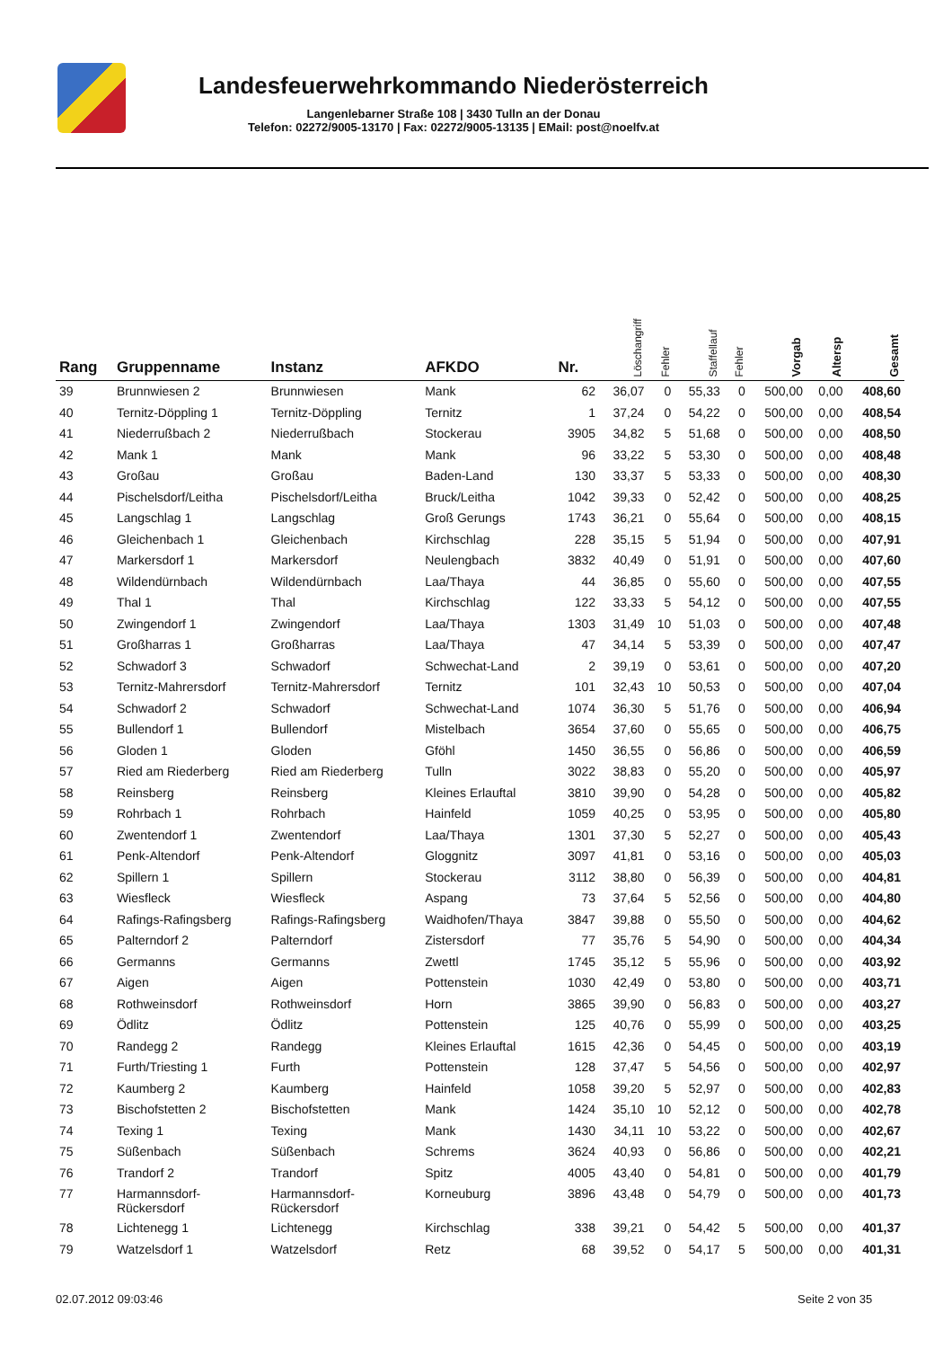Landesfeuerwehrkommando Niederösterreich
Langenlebarner Straße 108 | 3430 Tulln an der Donau
Telefon: 02272/9005-13170 | Fax: 02272/9005-13135 | EMail: post@noelfv.at
| Rang | Gruppenname | Instanz | AFKDO | Nr. | Löschangriff | Fehler | Staffellauf | Fehler | Vorgab | Altersp | Gesamt |
| --- | --- | --- | --- | --- | --- | --- | --- | --- | --- | --- | --- |
| 39 | Brunnwiesen 2 | Brunnwiesen | Mank | 62 | 36,07 | 0 | 55,33 | 0 | 500,00 | 0,00 | 408,60 |
| 40 | Ternitz-Döppling 1 | Ternitz-Döppling | Ternitz | 1 | 37,24 | 0 | 54,22 | 0 | 500,00 | 0,00 | 408,54 |
| 41 | Niederrußbach 2 | Niederrußbach | Stockerau | 3905 | 34,82 | 5 | 51,68 | 0 | 500,00 | 0,00 | 408,50 |
| 42 | Mank 1 | Mank | Mank | 96 | 33,22 | 5 | 53,30 | 0 | 500,00 | 0,00 | 408,48 |
| 43 | Großau | Großau | Baden-Land | 130 | 33,37 | 5 | 53,33 | 0 | 500,00 | 0,00 | 408,30 |
| 44 | Pischelsdorf/Leitha | Pischelsdorf/Leitha | Bruck/Leitha | 1042 | 39,33 | 0 | 52,42 | 0 | 500,00 | 0,00 | 408,25 |
| 45 | Langschlag 1 | Langschlag | Groß Gerungs | 1743 | 36,21 | 0 | 55,64 | 0 | 500,00 | 0,00 | 408,15 |
| 46 | Gleichenbach 1 | Gleichenbach | Kirchschlag | 228 | 35,15 | 5 | 51,94 | 0 | 500,00 | 0,00 | 407,91 |
| 47 | Markersdorf 1 | Markersdorf | Neulengbach | 3832 | 40,49 | 0 | 51,91 | 0 | 500,00 | 0,00 | 407,60 |
| 48 | Wildendürnbach | Wildendürnbach | Laa/Thaya | 44 | 36,85 | 0 | 55,60 | 0 | 500,00 | 0,00 | 407,55 |
| 49 | Thal 1 | Thal | Kirchschlag | 122 | 33,33 | 5 | 54,12 | 0 | 500,00 | 0,00 | 407,55 |
| 50 | Zwingendorf 1 | Zwingendorf | Laa/Thaya | 1303 | 31,49 | 10 | 51,03 | 0 | 500,00 | 0,00 | 407,48 |
| 51 | Großharras 1 | Großharras | Laa/Thaya | 47 | 34,14 | 5 | 53,39 | 0 | 500,00 | 0,00 | 407,47 |
| 52 | Schwadorf 3 | Schwadorf | Schwechat-Land | 2 | 39,19 | 0 | 53,61 | 0 | 500,00 | 0,00 | 407,20 |
| 53 | Ternitz-Mahrersdorf | Ternitz-Mahrersdorf | Ternitz | 101 | 32,43 | 10 | 50,53 | 0 | 500,00 | 0,00 | 407,04 |
| 54 | Schwadorf 2 | Schwadorf | Schwechat-Land | 1074 | 36,30 | 5 | 51,76 | 0 | 500,00 | 0,00 | 406,94 |
| 55 | Bullendorf 1 | Bullendorf | Mistelbach | 3654 | 37,60 | 0 | 55,65 | 0 | 500,00 | 0,00 | 406,75 |
| 56 | Gloden 1 | Gloden | Gföhl | 1450 | 36,55 | 0 | 56,86 | 0 | 500,00 | 0,00 | 406,59 |
| 57 | Ried am Riederberg | Ried am Riederberg | Tulln | 3022 | 38,83 | 0 | 55,20 | 0 | 500,00 | 0,00 | 405,97 |
| 58 | Reinsberg | Reinsberg | Kleines Erlauftal | 3810 | 39,90 | 0 | 54,28 | 0 | 500,00 | 0,00 | 405,82 |
| 59 | Rohrbach 1 | Rohrbach | Hainfeld | 1059 | 40,25 | 0 | 53,95 | 0 | 500,00 | 0,00 | 405,80 |
| 60 | Zwentendorf 1 | Zwentendorf | Laa/Thaya | 1301 | 37,30 | 5 | 52,27 | 0 | 500,00 | 0,00 | 405,43 |
| 61 | Penk-Altendorf | Penk-Altendorf | Gloggnitz | 3097 | 41,81 | 0 | 53,16 | 0 | 500,00 | 0,00 | 405,03 |
| 62 | Spillern 1 | Spillern | Stockerau | 3112 | 38,80 | 0 | 56,39 | 0 | 500,00 | 0,00 | 404,81 |
| 63 | Wiesfleck | Wiesfleck | Aspang | 73 | 37,64 | 5 | 52,56 | 0 | 500,00 | 0,00 | 404,80 |
| 64 | Rafings-Rafingsberg | Rafings-Rafingsberg | Waidhofen/Thaya | 3847 | 39,88 | 0 | 55,50 | 0 | 500,00 | 0,00 | 404,62 |
| 65 | Palterndorf 2 | Palterndorf | Zistersdorf | 77 | 35,76 | 5 | 54,90 | 0 | 500,00 | 0,00 | 404,34 |
| 66 | Germanns | Germanns | Zwettl | 1745 | 35,12 | 5 | 55,96 | 0 | 500,00 | 0,00 | 403,92 |
| 67 | Aigen | Aigen | Pottenstein | 1030 | 42,49 | 0 | 53,80 | 0 | 500,00 | 0,00 | 403,71 |
| 68 | Rothweinsdorf | Rothweinsdorf | Horn | 3865 | 39,90 | 0 | 56,83 | 0 | 500,00 | 0,00 | 403,27 |
| 69 | Ödlitz | Ödlitz | Pottenstein | 125 | 40,76 | 0 | 55,99 | 0 | 500,00 | 0,00 | 403,25 |
| 70 | Randegg 2 | Randegg | Kleines Erlauftal | 1615 | 42,36 | 0 | 54,45 | 0 | 500,00 | 0,00 | 403,19 |
| 71 | Furth/Triesting 1 | Furth | Pottenstein | 128 | 37,47 | 5 | 54,56 | 0 | 500,00 | 0,00 | 402,97 |
| 72 | Kaumberg 2 | Kaumberg | Hainfeld | 1058 | 39,20 | 5 | 52,97 | 0 | 500,00 | 0,00 | 402,83 |
| 73 | Bischofstetten 2 | Bischofstetten | Mank | 1424 | 35,10 | 10 | 52,12 | 0 | 500,00 | 0,00 | 402,78 |
| 74 | Texing 1 | Texing | Mank | 1430 | 34,11 | 10 | 53,22 | 0 | 500,00 | 0,00 | 402,67 |
| 75 | Süßenbach | Süßenbach | Schrems | 3624 | 40,93 | 0 | 56,86 | 0 | 500,00 | 0,00 | 402,21 |
| 76 | Trandorf 2 | Trandorf | Spitz | 4005 | 43,40 | 0 | 54,81 | 0 | 500,00 | 0,00 | 401,79 |
| 77 | Harmannsdorf- Rückersdorf | Harmannsdorf- Rückersdorf | Korneuburg | 3896 | 43,48 | 0 | 54,79 | 0 | 500,00 | 0,00 | 401,73 |
| 78 | Lichtenegg 1 | Lichtenegg | Kirchschlag | 338 | 39,21 | 0 | 54,42 | 5 | 500,00 | 0,00 | 401,37 |
| 79 | Watzelsdorf 1 | Watzelsdorf | Retz | 68 | 39,52 | 0 | 54,17 | 5 | 500,00 | 0,00 | 401,31 |
02.07.2012 09:03:46 Seite 2 von 35